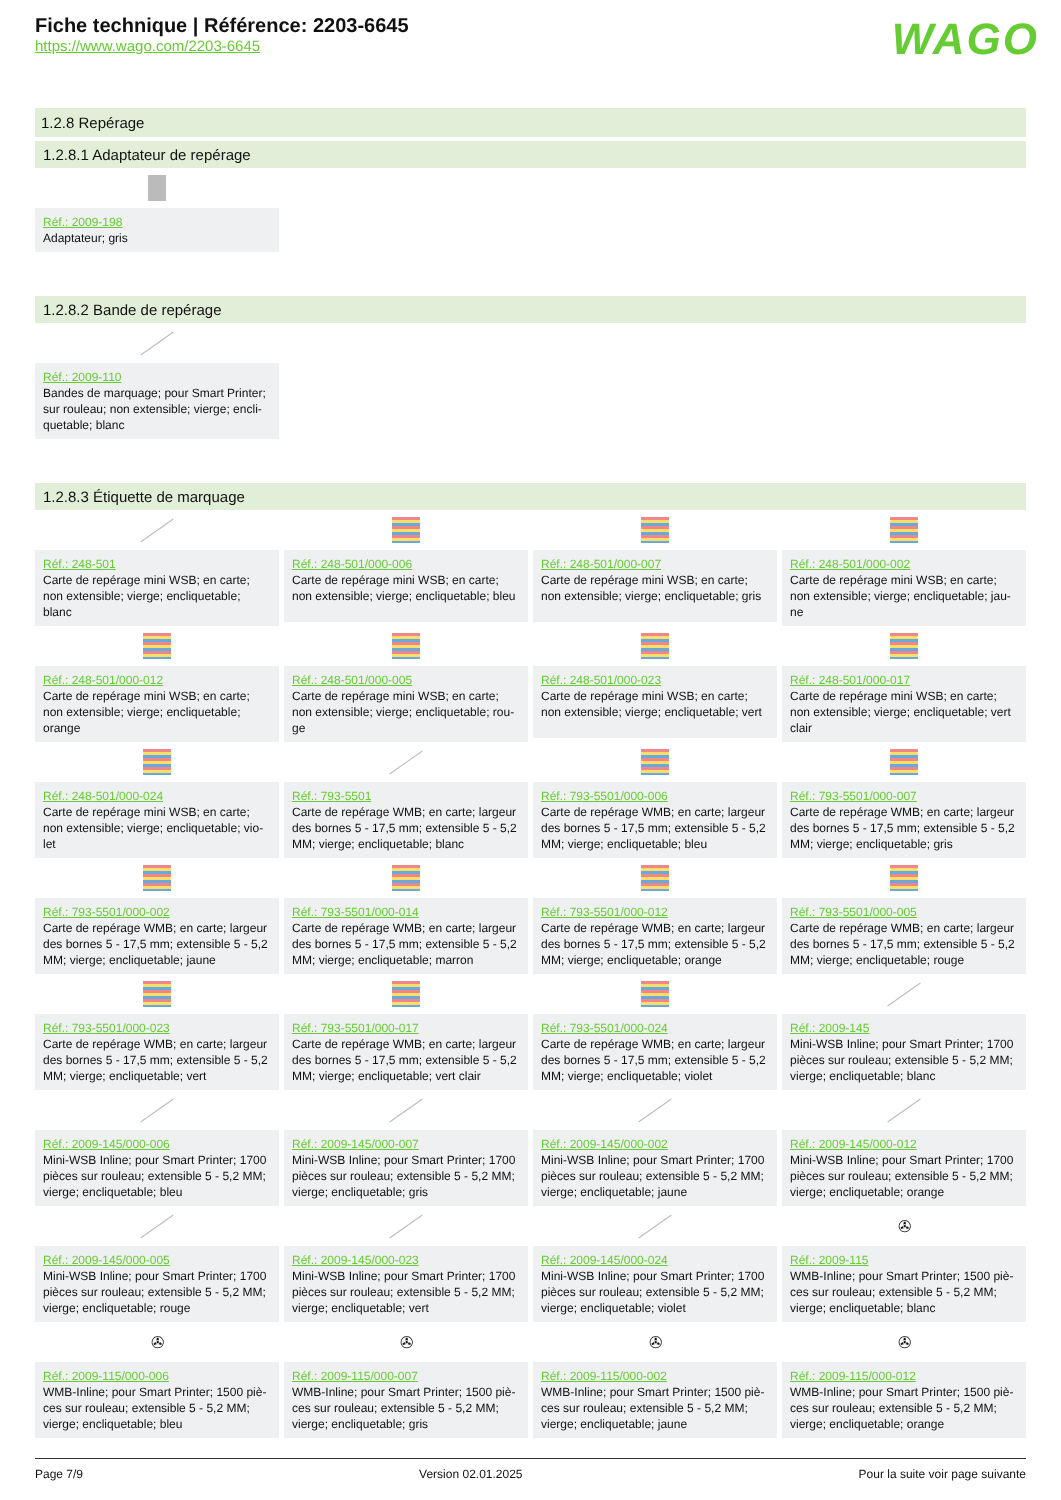Fiche technique | Référence: 2203-6645
https://www.wago.com/2203-6645
WAGO
1.2.8 Repérage
1.2.8.1 Adaptateur de repérage
Réf.: 2009-198
Adaptateur; gris
1.2.8.2 Bande de repérage
Réf.: 2009-110
Bandes de marquage; pour Smart Printer; sur rouleau; non extensible; vierge; encli-quetable; blanc
1.2.8.3 Étiquette de marquage
Réf.: 248-501
Carte de repérage mini WSB; en carte; non extensible; vierge; encliquetable; blanc
Réf.: 248-501/000-006
Carte de repérage mini WSB; en carte; non extensible; vierge; encliquetable; bleu
Réf.: 248-501/000-007
Carte de repérage mini WSB; en carte; non extensible; vierge; encliquetable; gris
Réf.: 248-501/000-002
Carte de repérage mini WSB; en carte; non extensible; vierge; encliquetable; jau-ne
Réf.: 248-501/000-012
Carte de repérage mini WSB; en carte; non extensible; vierge; encliquetable; orange
Réf.: 248-501/000-005
Carte de repérage mini WSB; en carte; non extensible; vierge; encliquetable; rou-ge
Réf.: 248-501/000-023
Carte de repérage mini WSB; en carte; non extensible; vierge; encliquetable; vert
Réf.: 248-501/000-017
Carte de repérage mini WSB; en carte; non extensible; vierge; encliquetable; vert clair
Réf.: 248-501/000-024
Carte de repérage mini WSB; en carte; non extensible; vierge; encliquetable; vio-let
Réf.: 793-5501
Carte de repérage WMB; en carte; largeur des bornes 5 - 17,5 mm; extensible 5 - 5,2 MM; vierge; encliquetable; blanc
Réf.: 793-5501/000-006
Carte de repérage WMB; en carte; largeur des bornes 5 - 17,5 mm; extensible 5 - 5,2 MM; vierge; encliquetable; bleu
Réf.: 793-5501/000-007
Carte de repérage WMB; en carte; largeur des bornes 5 - 17,5 mm; extensible 5 - 5,2 MM; vierge; encliquetable; gris
Réf.: 793-5501/000-002
Carte de repérage WMB; en carte; largeur des bornes 5 - 17,5 mm; extensible 5 - 5,2 MM; vierge; encliquetable; jaune
Réf.: 793-5501/000-014
Carte de repérage WMB; en carte; largeur des bornes 5 - 17,5 mm; extensible 5 - 5,2 MM; vierge; encliquetable; marron
Réf.: 793-5501/000-012
Carte de repérage WMB; en carte; largeur des bornes 5 - 17,5 mm; extensible 5 - 5,2 MM; vierge; encliquetable; orange
Réf.: 793-5501/000-005
Carte de repérage WMB; en carte; largeur des bornes 5 - 17,5 mm; extensible 5 - 5,2 MM; vierge; encliquetable; rouge
Réf.: 793-5501/000-023
Carte de repérage WMB; en carte; largeur des bornes 5 - 17,5 mm; extensible 5 - 5,2 MM; vierge; encliquetable; vert
Réf.: 793-5501/000-017
Carte de repérage WMB; en carte; largeur des bornes 5 - 17,5 mm; extensible 5 - 5,2 MM; vierge; encliquetable; vert clair
Réf.: 793-5501/000-024
Carte de repérage WMB; en carte; largeur des bornes 5 - 17,5 mm; extensible 5 - 5,2 MM; vierge; encliquetable; violet
Réf.: 2009-145
Mini-WSB Inline; pour Smart Printer; 1700 pièces sur rouleau; extensible 5 - 5,2 MM; vierge; encliquetable; blanc
Réf.: 2009-145/000-006
Mini-WSB Inline; pour Smart Printer; 1700 pièces sur rouleau; extensible 5 - 5,2 MM; vierge; encliquetable; bleu
Réf.: 2009-145/000-007
Mini-WSB Inline; pour Smart Printer; 1700 pièces sur rouleau; extensible 5 - 5,2 MM; vierge; encliquetable; gris
Réf.: 2009-145/000-002
Mini-WSB Inline; pour Smart Printer; 1700 pièces sur rouleau; extensible 5 - 5,2 MM; vierge; encliquetable; jaune
Réf.: 2009-145/000-012
Mini-WSB Inline; pour Smart Printer; 1700 pièces sur rouleau; extensible 5 - 5,2 MM; vierge; encliquetable; orange
Réf.: 2009-145/000-005
Mini-WSB Inline; pour Smart Printer; 1700 pièces sur rouleau; extensible 5 - 5,2 MM; vierge; encliquetable; rouge
Réf.: 2009-145/000-023
Mini-WSB Inline; pour Smart Printer; 1700 pièces sur rouleau; extensible 5 - 5,2 MM; vierge; encliquetable; vert
Réf.: 2009-145/000-024
Mini-WSB Inline; pour Smart Printer; 1700 pièces sur rouleau; extensible 5 - 5,2 MM; vierge; encliquetable; violet
✇
Réf.: 2009-115
WMB-Inline; pour Smart Printer; 1500 piè-ces sur rouleau; extensible 5 - 5,2 MM; vierge; encliquetable; blanc
✇
Réf.: 2009-115/000-006
WMB-Inline; pour Smart Printer; 1500 piè-ces sur rouleau; extensible 5 - 5,2 MM; vierge; encliquetable; bleu
✇
Réf.: 2009-115/000-007
WMB-Inline; pour Smart Printer; 1500 piè-ces sur rouleau; extensible 5 - 5,2 MM; vierge; encliquetable; gris
✇
Réf.: 2009-115/000-002
WMB-Inline; pour Smart Printer; 1500 piè-ces sur rouleau; extensible 5 - 5,2 MM; vierge; encliquetable; jaune
✇
Réf.: 2009-115/000-012
WMB-Inline; pour Smart Printer; 1500 piè-ces sur rouleau; extensible 5 - 5,2 MM; vierge; encliquetable; orange
Page 7/9 Version 02.01.2025 Pour la suite voir page suivante